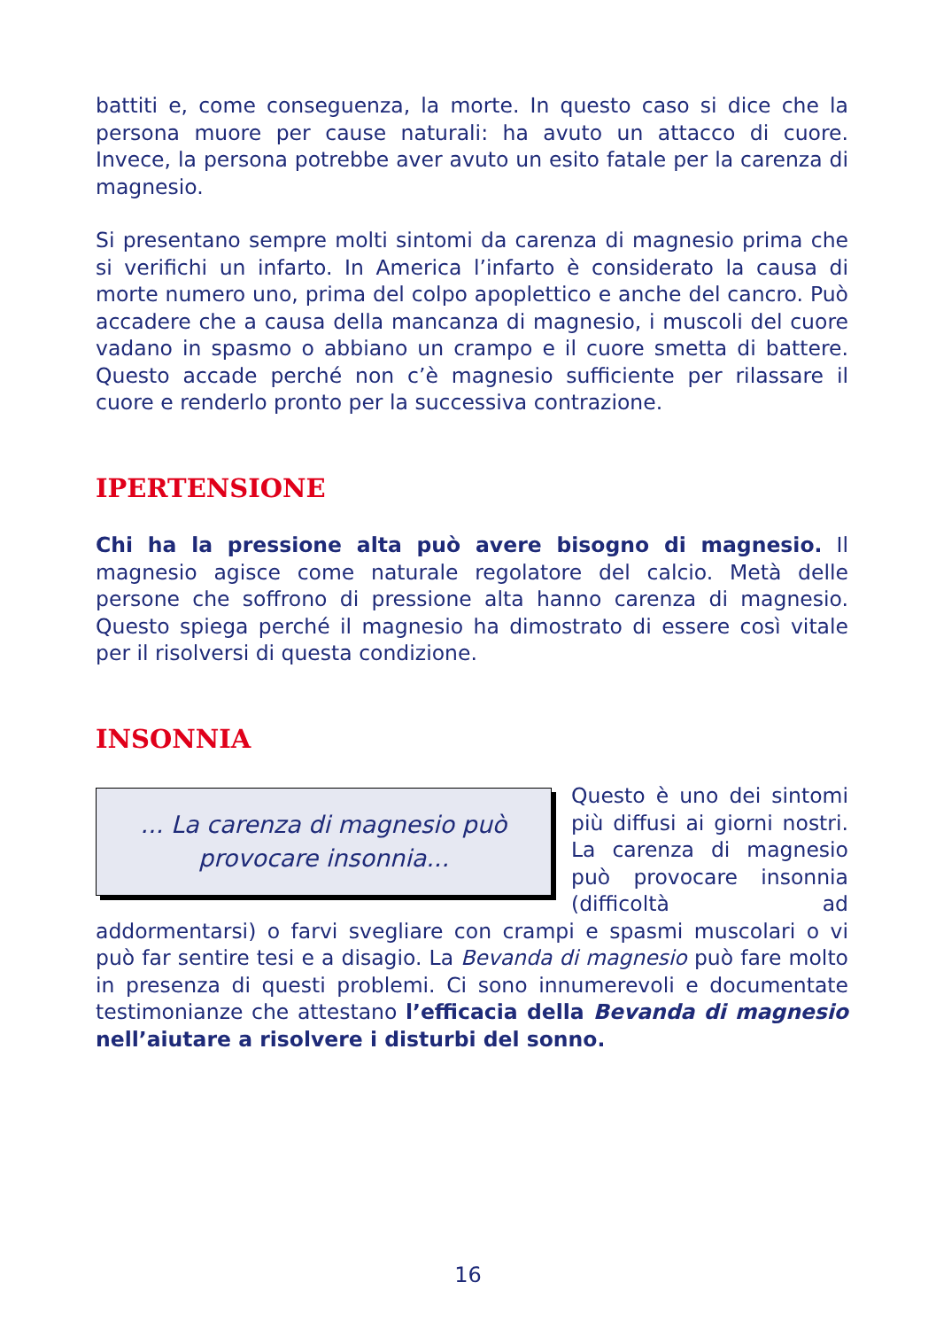battiti e, come conseguenza, la morte. In questo caso si dice che la persona muore per cause naturali: ha avuto un attacco di cuore. Invece, la persona potrebbe aver avuto un esito fatale per la carenza di magnesio.
Si presentano sempre molti sintomi da carenza di magnesio prima che si verifichi un infarto. In America l’infarto è considerato la causa di morte numero uno, prima del colpo apoplettico e anche del cancro. Può accadere che a causa della mancanza di magnesio, i muscoli del cuore vadano in spasmo o abbiano un crampo e il cuore smetta di battere. Questo accade perché non c’è magnesio sufficiente per rilassare il cuore e renderlo pronto per la successiva contrazione.
IPERTENSIONE
Chi ha la pressione alta può avere bisogno di magnesio. Il magnesio agisce come naturale regolatore del calcio. Metà delle persone che soffrono di pressione alta hanno carenza di magnesio. Questo spiega perché il magnesio ha dimostrato di essere così vitale per il risolversi di questa condizione.
INSONNIA
... La carenza di magnesio può
provocare insonnia...
Questo è uno dei sintomi più diffusi ai giorni nostri. La carenza di magnesio può provocare insonnia (difficoltà ad addormentarsi) o farvi svegliare con crampi e spasmi muscolari o vi può far sentire tesi e a disagio. La Bevanda di magnesio può fare molto in presenza di questi problemi. Ci sono innumerevoli e documentate testimonianze che attestano l’efficacia della Bevanda di magnesio nell’aiutare a risolvere i disturbi del sonno.
16